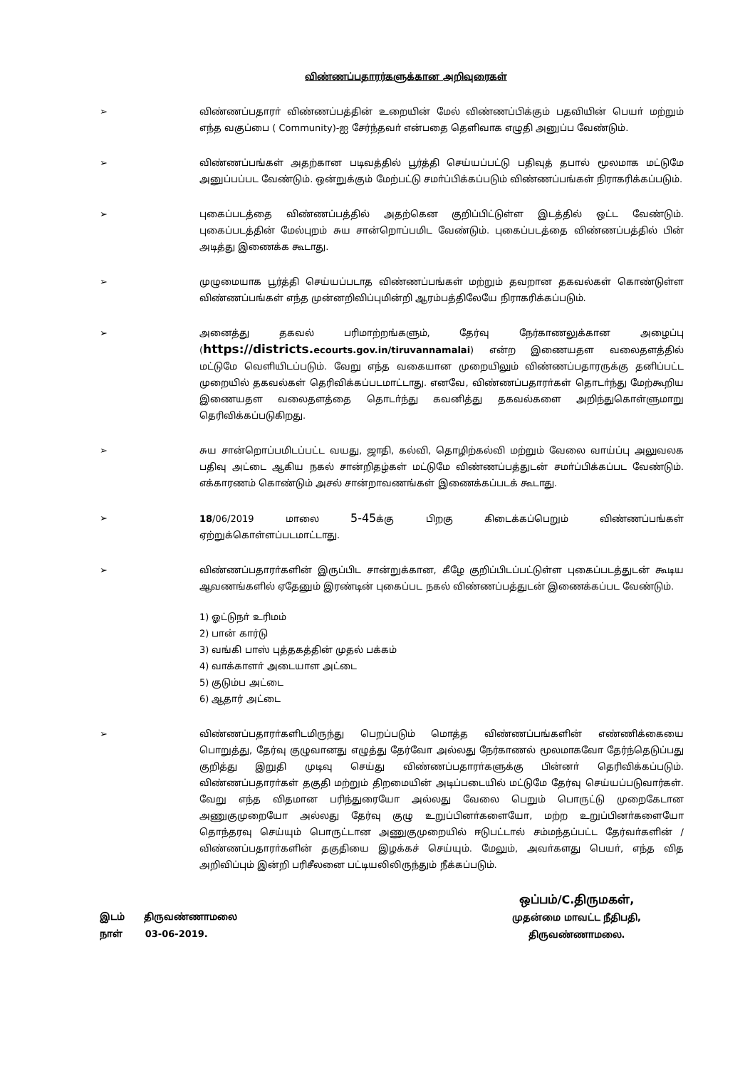விண்ணப்பதாரர்களுக்கான அறிவுரைகள்
➢ விண்ணப்பதாரா் விண்ணப்பத்தின் உறையின் மேல் விண்ணப்பிக்கும் பதவியின் பெயா் மற்றும் எந்த வகுப்பை ( Community)-ஐ சேர்ந்தவா் என்பதை தெளிவாக எழுதி அனுப்ப வேண்டும்.
➢ விண்ணப்பங்கள் அதற்கான படிவத்தில் பூர்த்தி செய்யப்பட்டு பதிவுத் தபால் மூலமாக மட்டுமே அனுப்பப்பட வேண்டும். ஒன்றுக்கும் மேற்பட்டு சமா்ப்பிக்கப்படும் விண்ணப்பங்கள் நிராகரிக்கப்படும்.
➢ புகைப்படத்தை விண்ணப்பத்தில் அதற்கென குறிப்பிட்டுள்ள இடத்தில் ஒட்ட வேண்டும். புகைப்படத்தின் மேல்புறம் சுய சான்றொப்பமிட வேண்டும். புகைப்படத்தை விண்ணப்பத்தில் பின் அடித்து இணைக்க கூடாது.
➢ முழுமையாக பூர்த்தி செய்யப்படாத விண்ணப்பங்கள் மற்றும் தவறான தகவல்கள் கொண்டுள்ள விண்ணப்பங்கள் எந்த முன்னறிவிப்புமின்றி ஆரம்பத்திலேயே நிராகரிக்கப்படும்.
➢ அனைத்து தகவல் பரிமாற்றங்களும், தேர்வு நேர்காணலுக்கான அழைப்பு (https://districts. ecourts.gov.in/tiruvannamalai) என்ற இணையதள வலைதளத்தில் மட்டுமே வெளியிடப்படும். வேறு எந்த வகையான முறையிலும் விண்ணப்பதாரருக்கு தனிப்பட்ட முறையில் தகவல்கள் தெரிவிக்கப்படமாட்டாது. எனவே, விண்ணப்பதாரா்கள் தொடா்ந்து மேற்கூறிய இணையதள வலைதளத்தை தொடா்ந்து கவனித்து தகவல்களை அறிந்துகொள்ளுமாறு தெரிவிக்கப்படுகிறது.
➢ சுய சான்றொப்பமிடப்பட்ட வயது, ஜாதி, கல்வி, தொழிற்கல்வி மற்றும் வேலை வாய்ப்பு அலுவலக பதிவு அட்டை ஆகிய நகல் சான்றிதழ்கள் மட்டுமே விண்ணப்பத்துடன் சமா்ப்பிக்கப்பட வேண்டும். எக்காரணம் கொண்டும் அசல் சான்றாவணங்கள் இணைக்கப்படக் கூடாது.
➢ 18/06/2019 மாலை 5-45க்கு பிறகு கிடைக்கப்பெறும் விண்ணப்பங்கள் ஏற்றுக்கொள்ளப்படமாட்டாது.
➢ விண்ணப்பதாரா்களின் இருப்பிட சான்றுக்கான, கீழே குறிப்பிடப்பட்டுள்ள புகைப்படத்துடன் கூடிய ஆவணங்களில் ஏதேனும் இரண்டின் புகைப்பட நகல் விண்ணப்பத்துடன் இணைக்கப்பட வேண்டும்.
1) ஓட்டுநா் உரிமம்
2) பான் கார்டு
3) வங்கி பாஸ் புத்தகத்தின் முதல் பக்கம்
4) வாக்காளா் அடையாள அட்டை
5) குடும்ப அட்டை
6) ஆதார் அட்டை
➢ விண்ணப்பதாரா்களிடமிருந்து பெறப்படும் மொத்த விண்ணப்பங்களின் எண்ணிக்கையை பொறுத்து, தேர்வு குழுவானது எழுத்து தேர்வோ அல்லது நேர்காணல் மூலமாகவோ தேர்ந்தெடுப்பது குறித்து இறுதி முடிவு செய்து விண்ணப்பதாரா்களுக்கு பின்னா் தெரிவிக்கப்படும். விண்ணப்பதாரா்கள் தகுதி மற்றும் திறமையின் அடிப்படையில் மட்டுமே தேர்வு செய்யப்படுவார்கள். வேறு எந்த விதமான பரிந்துரையோ அல்லது வேலை பெறும் பொருட்டு முறைகேடான அணுகுமுறையோ அல்லது தேர்வு குழு உறுப்பினா்களையோ, மற்ற உறுப்பினா்களையோ தொந்தரவு செய்யும் பொருட்டான அணுகுமுறையில் ஈடுபட்டால் சம்மந்தப்பட்ட தேர்வா்களின் / விண்ணப்பதாரா்களின் தகுதியை இழக்கச் செய்யும். மேலும், அவா்களது பெயா், எந்த வித அறிவிப்பும் இன்றி பரிசீலனை பட்டியலிலிருந்தும் நீக்கப்படும்.
இடம் திருவண்ணாமலை
நாள் 03-06-2019.
ஒப்பம்/C.திருமகள்,
முதன்மை மாவட்ட நீதிபதி,
திருவண்ணாமலை.